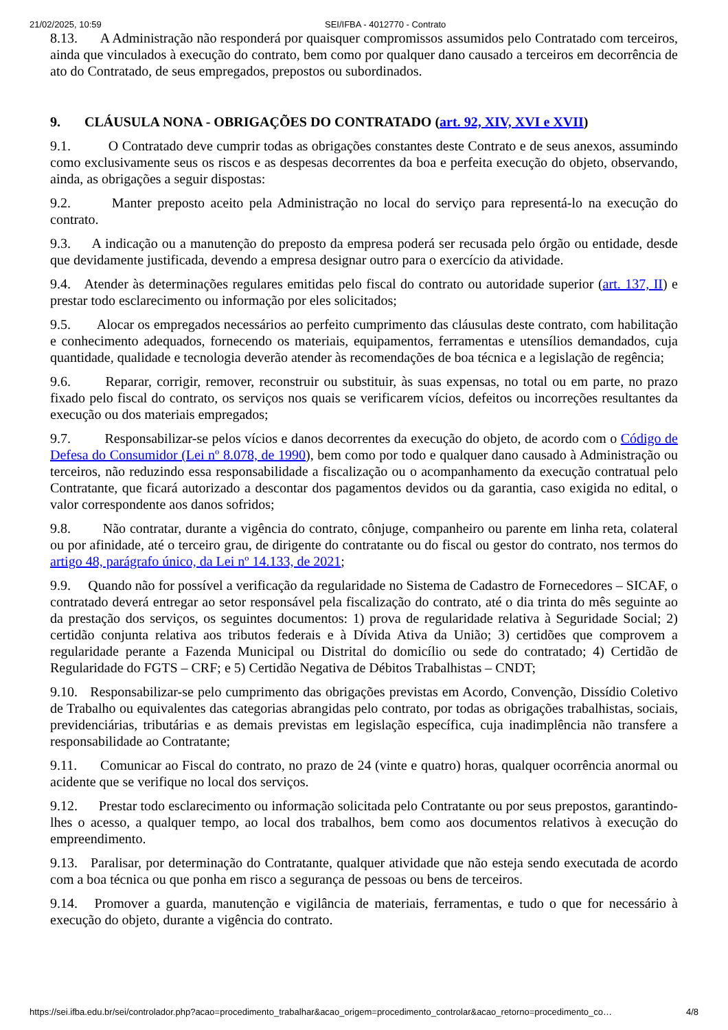21/02/2025, 10:59 SEI/IFBA - 4012770 - Contrato
8.13. A Administração não responderá por quaisquer compromissos assumidos pelo Contratado com terceiros, ainda que vinculados à execução do contrato, bem como por qualquer dano causado a terceiros em decorrência de ato do Contratado, de seus empregados, prepostos ou subordinados.
9. CLÁUSULA NONA - OBRIGAÇÕES DO CONTRATADO (art. 92, XIV, XVI e XVII)
9.1. O Contratado deve cumprir todas as obrigações constantes deste Contrato e de seus anexos, assumindo como exclusivamente seus os riscos e as despesas decorrentes da boa e perfeita execução do objeto, observando, ainda, as obrigações a seguir dispostas:
9.2. Manter preposto aceito pela Administração no local do serviço para representá-lo na execução do contrato.
9.3. A indicação ou a manutenção do preposto da empresa poderá ser recusada pelo órgão ou entidade, desde que devidamente justificada, devendo a empresa designar outro para o exercício da atividade.
9.4. Atender às determinações regulares emitidas pelo fiscal do contrato ou autoridade superior (art. 137, II) e prestar todo esclarecimento ou informação por eles solicitados;
9.5. Alocar os empregados necessários ao perfeito cumprimento das cláusulas deste contrato, com habilitação e conhecimento adequados, fornecendo os materiais, equipamentos, ferramentas e utensílios demandados, cuja quantidade, qualidade e tecnologia deverão atender às recomendações de boa técnica e a legislação de regência;
9.6. Reparar, corrigir, remover, reconstruir ou substituir, às suas expensas, no total ou em parte, no prazo fixado pelo fiscal do contrato, os serviços nos quais se verificarem vícios, defeitos ou incorreções resultantes da execução ou dos materiais empregados;
9.7. Responsabilizar-se pelos vícios e danos decorrentes da execução do objeto, de acordo com o Código de Defesa do Consumidor (Lei nº 8.078, de 1990), bem como por todo e qualquer dano causado à Administração ou terceiros, não reduzindo essa responsabilidade a fiscalização ou o acompanhamento da execução contratual pelo Contratante, que ficará autorizado a descontar dos pagamentos devidos ou da garantia, caso exigida no edital, o valor correspondente aos danos sofridos;
9.8. Não contratar, durante a vigência do contrato, cônjuge, companheiro ou parente em linha reta, colateral ou por afinidade, até o terceiro grau, de dirigente do contratante ou do fiscal ou gestor do contrato, nos termos do artigo 48, parágrafo único, da Lei nº 14.133, de 2021;
9.9. Quando não for possível a verificação da regularidade no Sistema de Cadastro de Fornecedores – SICAF, o contratado deverá entregar ao setor responsável pela fiscalização do contrato, até o dia trinta do mês seguinte ao da prestação dos serviços, os seguintes documentos: 1) prova de regularidade relativa à Seguridade Social; 2) certidão conjunta relativa aos tributos federais e à Dívida Ativa da União; 3) certidões que comprovem a regularidade perante a Fazenda Municipal ou Distrital do domicílio ou sede do contratado; 4) Certidão de Regularidade do FGTS – CRF; e 5) Certidão Negativa de Débitos Trabalhistas – CNDT;
9.10. Responsabilizar-se pelo cumprimento das obrigações previstas em Acordo, Convenção, Dissídio Coletivo de Trabalho ou equivalentes das categorias abrangidas pelo contrato, por todas as obrigações trabalhistas, sociais, previdenciárias, tributárias e as demais previstas em legislação específica, cuja inadimplência não transfere a responsabilidade ao Contratante;
9.11. Comunicar ao Fiscal do contrato, no prazo de 24 (vinte e quatro) horas, qualquer ocorrência anormal ou acidente que se verifique no local dos serviços.
9.12. Prestar todo esclarecimento ou informação solicitada pelo Contratante ou por seus prepostos, garantindo-lhes o acesso, a qualquer tempo, ao local dos trabalhos, bem como aos documentos relativos à execução do empreendimento.
9.13. Paralisar, por determinação do Contratante, qualquer atividade que não esteja sendo executada de acordo com a boa técnica ou que ponha em risco a segurança de pessoas ou bens de terceiros.
9.14. Promover a guarda, manutenção e vigilância de materiais, ferramentas, e tudo o que for necessário à execução do objeto, durante a vigência do contrato.
https://sei.ifba.edu.br/sei/controlador.php?acao=procedimento_trabalhar&acao_origem=procedimento_controlar&acao_retorno=procedimento_co… 4/8